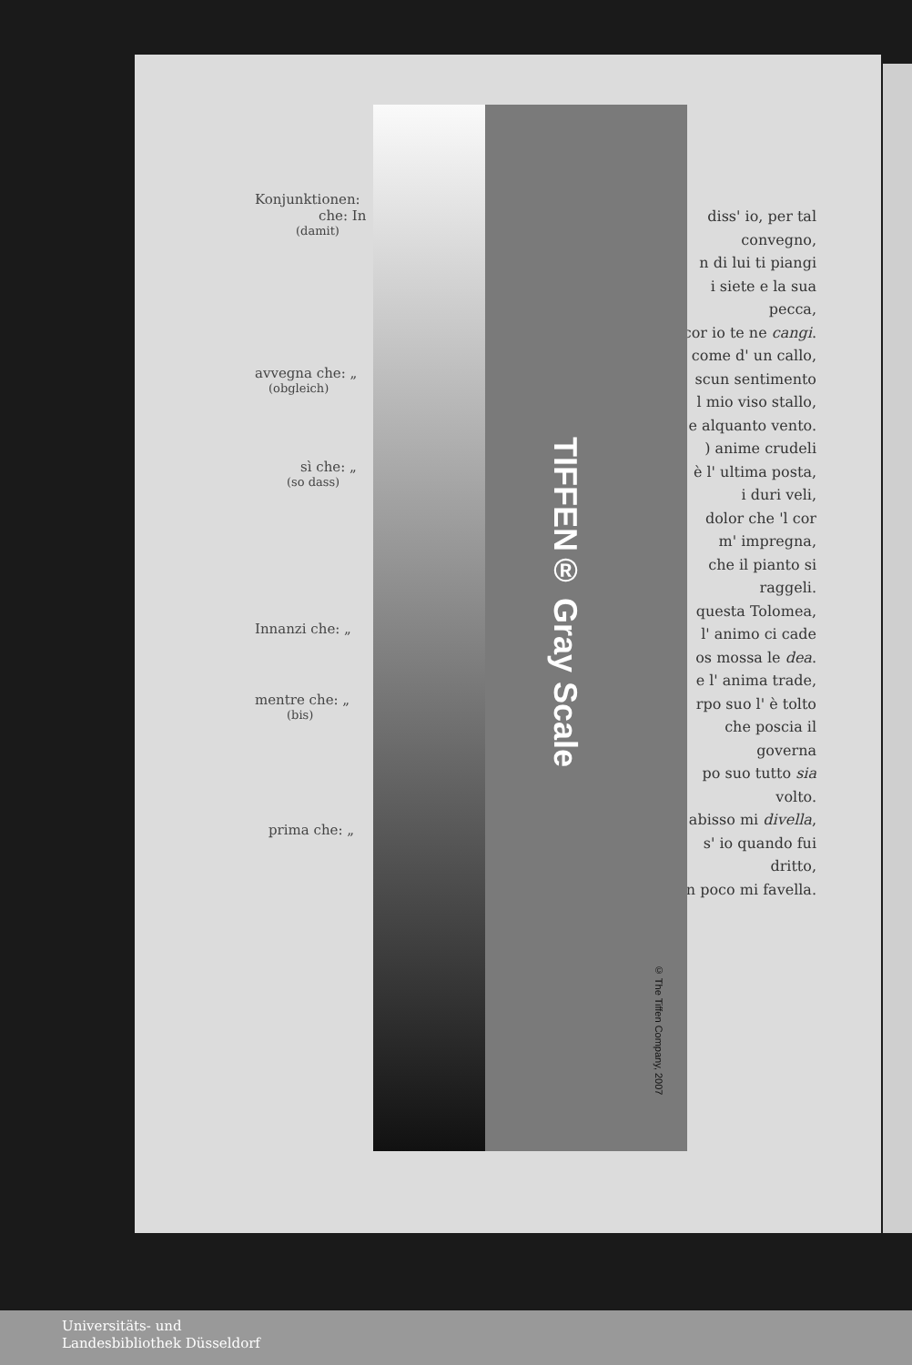Konjunktionen:
che: In
(damit)
avvegna che: „
(obgleich)
sì che: „
(so dass)
Innanzi che: „
mentre che: „
(bis)
prima che: „
diss' io, per tal
convegno,
n di lui ti piangi
i siete e la sua
pecca,
cor io te ne cangi.
come d' un callo,
scun sentimento
l mio viso stallo,
e alquanto vento.
) anime crudeli
è l' ultima posta,
i duri veli,
dolor che 'l cor
m' impregna,
che il pianto si
raggeli.
questa Tolomea,
l' animo ci cade
os mossa le dea.
e l' anima trade,
rpo suo l' è tolto
che poscia il
governa
po suo tutto sia
volto.
abisso mi divella,
s' io quando fui
dritto,
n poco mi favella.
TIFFEN® Gray Scale
© The Tiffen Company, 2007
Universitäts- und
Landesbibliothek Düsseldorf